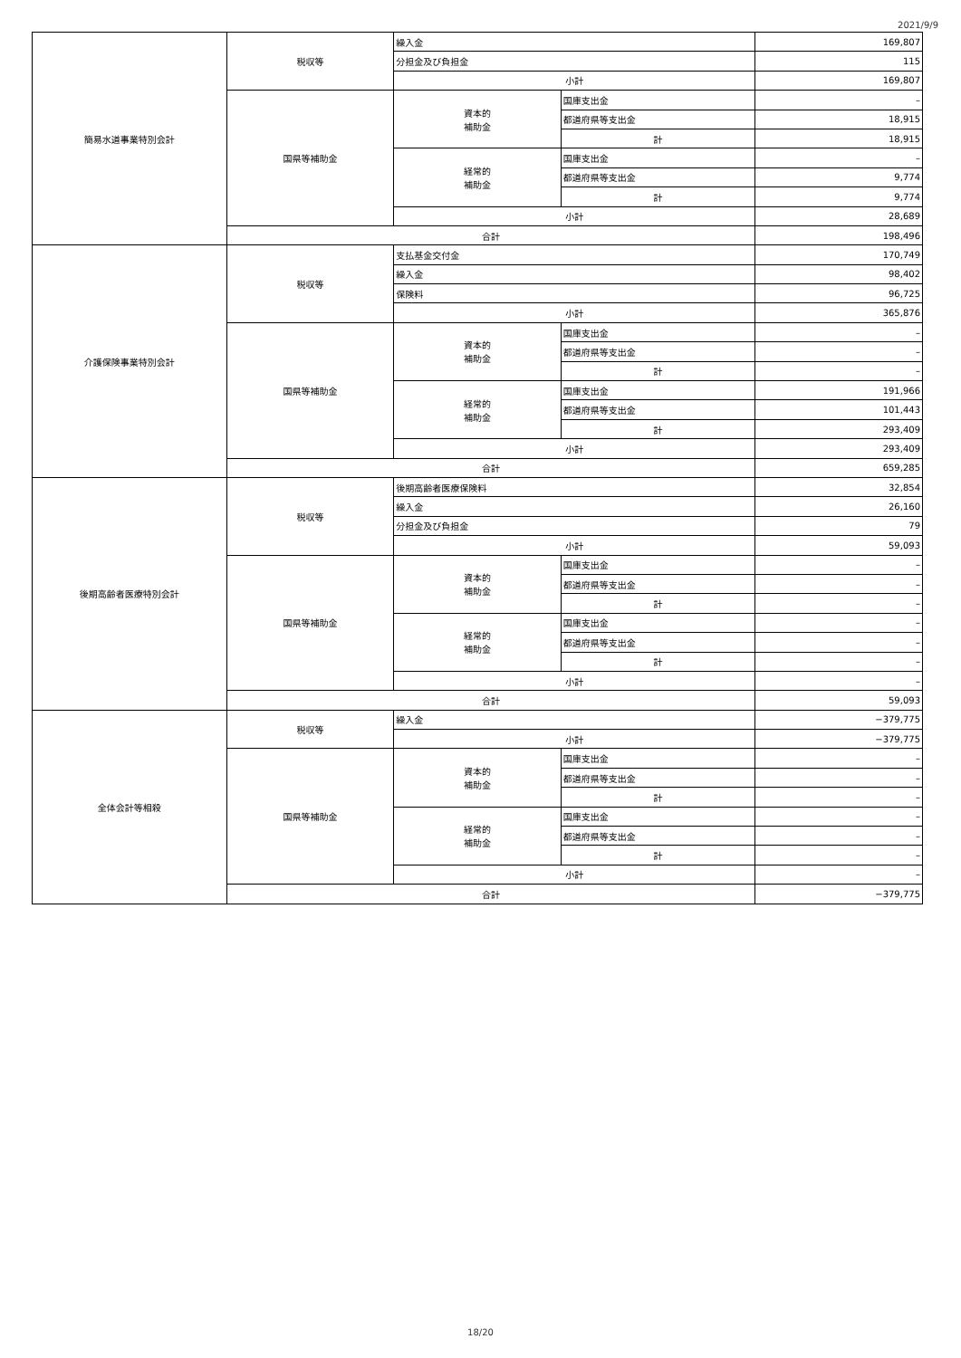2021/9/9
| 簡易水道事業特別会計 | 税収等 | 繰入金 | | 169,807 |
| | | 分担金及び負担金 | | 115 |
| | | 小計 | | 169,807 |
| | 国県等補助金 | 資本的 補助金 | 国庫支出金 | – |
| | | | 都道府県等支出金 | 18,915 |
| | | | 計 | 18,915 |
| | | 経常的 補助金 | 国庫支出金 | – |
| | | | 都道府県等支出金 | 9,774 |
| | | | 計 | 9,774 |
| | | 小計 | | 28,689 |
| | 合計 | | | 198,496 |
| 介護保険事業特別会計 | 税収等 | 支払基金交付金 | | 170,749 |
| | | 繰入金 | | 98,402 |
| | | 保険料 | | 96,725 |
| | | 小計 | | 365,876 |
| | 国県等補助金 | 資本的 補助金 | 国庫支出金 | – |
| | | | 都道府県等支出金 | – |
| | | | 計 | – |
| | | 経常的 補助金 | 国庫支出金 | 191,966 |
| | | | 都道府県等支出金 | 101,443 |
| | | | 計 | 293,409 |
| | | 小計 | | 293,409 |
| | 合計 | | | 659,285 |
| 後期高齢者医療特別会計 | 税収等 | 後期高齢者医療保険料 | | 32,854 |
| | | 繰入金 | | 26,160 |
| | | 分担金及び負担金 | | 79 |
| | | 小計 | | 59,093 |
| | 国県等補助金 | 資本的 補助金 | 国庫支出金 | – |
| | | | 都道府県等支出金 | – |
| | | | 計 | – |
| | | 経常的 補助金 | 国庫支出金 | – |
| | | | 都道府県等支出金 | – |
| | | | 計 | – |
| | | 小計 | | – |
| | 合計 | | | 59,093 |
| 全体会計等相殺 | 税収等 | 繰入金 | | −379,775 |
| | | 小計 | | −379,775 |
| | 国県等補助金 | 資本的 補助金 | 国庫支出金 | – |
| | | | 都道府県等支出金 | – |
| | | | 計 | – |
| | | 経常的 補助金 | 国庫支出金 | – |
| | | | 都道府県等支出金 | – |
| | | | 計 | – |
| | | 小計 | | – |
| | 合計 | | | −379,775 |
18/20